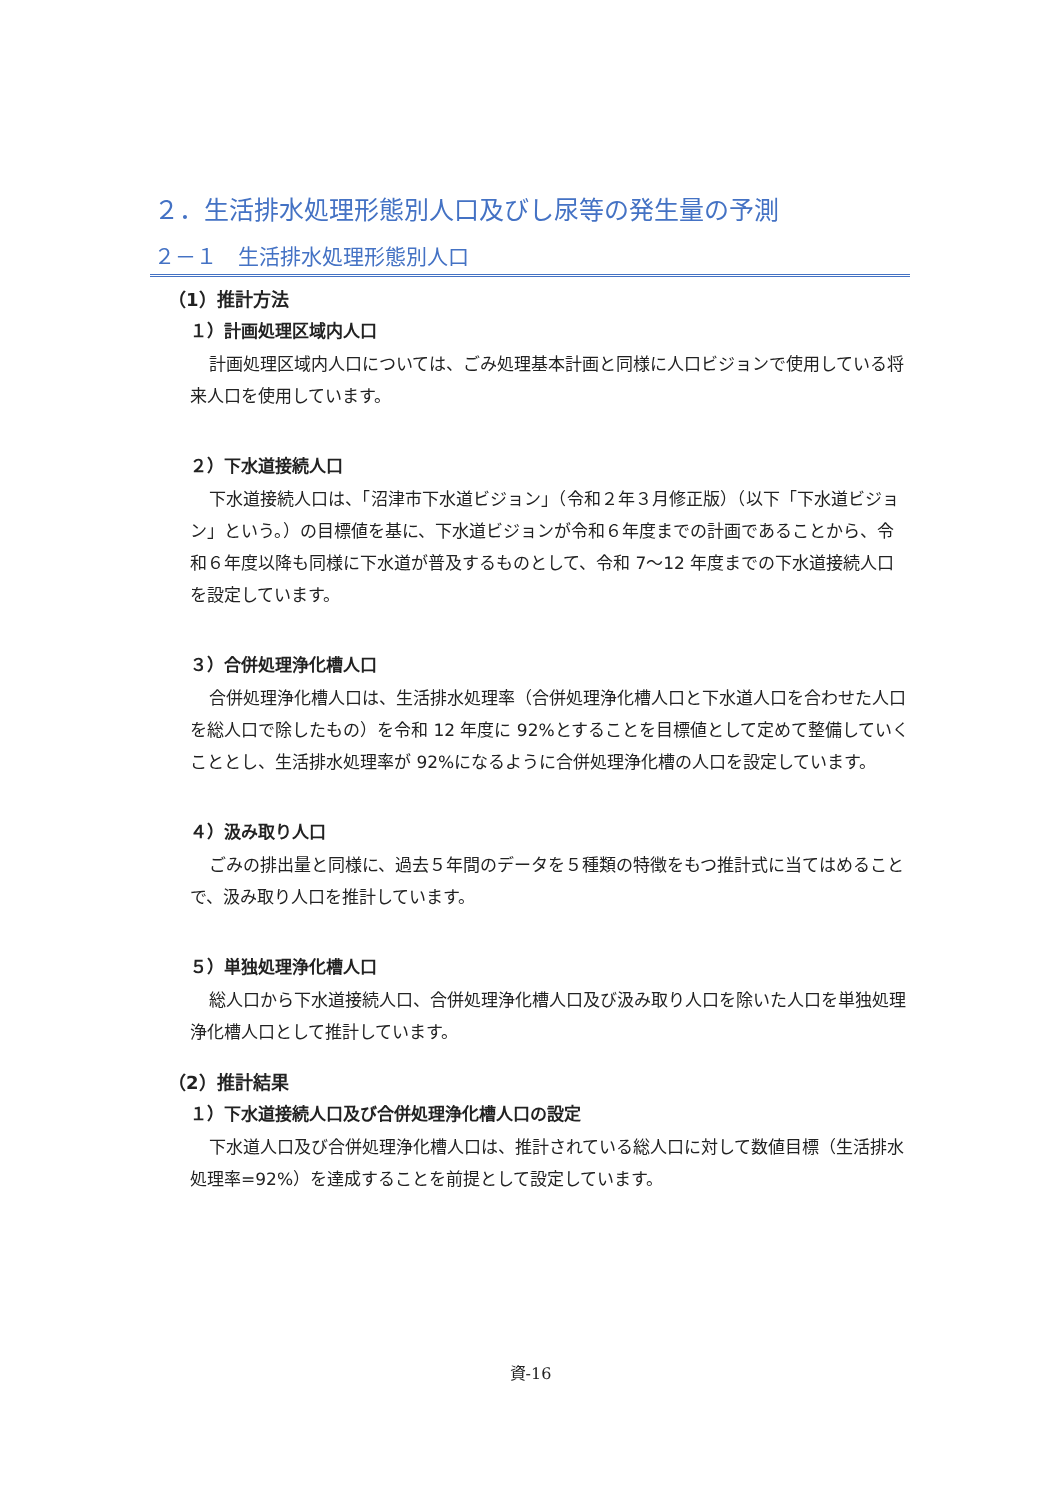２．生活排水処理形態別人口及びし尿等の発生量の予測
２－１　生活排水処理形態別人口
（1）推計方法
１）計画処理区域内人口
計画処理区域内人口については、ごみ処理基本計画と同様に人口ビジョンで使用している将来人口を使用しています。
２）下水道接続人口
下水道接続人口は、「沼津市下水道ビジョン」（令和２年３月修正版）（以下「下水道ビジョン」という。）の目標値を基に、下水道ビジョンが令和６年度までの計画であることから、令和６年度以降も同様に下水道が普及するものとして、令和 7～12 年度までの下水道接続人口を設定しています。
３）合併処理浄化槽人口
合併処理浄化槽人口は、生活排水処理率（合併処理浄化槽人口と下水道人口を合わせた人口を総人口で除したもの）を令和 12 年度に 92%とすることを目標値として定めて整備していくこととし、生活排水処理率が 92%になるように合併処理浄化槽の人口を設定しています。
４）汲み取り人口
ごみの排出量と同様に、過去５年間のデータを５種類の特徴をもつ推計式に当てはめることで、汲み取り人口を推計しています。
５）単独処理浄化槽人口
総人口から下水道接続人口、合併処理浄化槽人口及び汲み取り人口を除いた人口を単独処理浄化槽人口として推計しています。
（2）推計結果
１）下水道接続人口及び合併処理浄化槽人口の設定
下水道人口及び合併処理浄化槽人口は、推計されている総人口に対して数値目標（生活排水処理率=92%）を達成することを前提として設定しています。
資-16